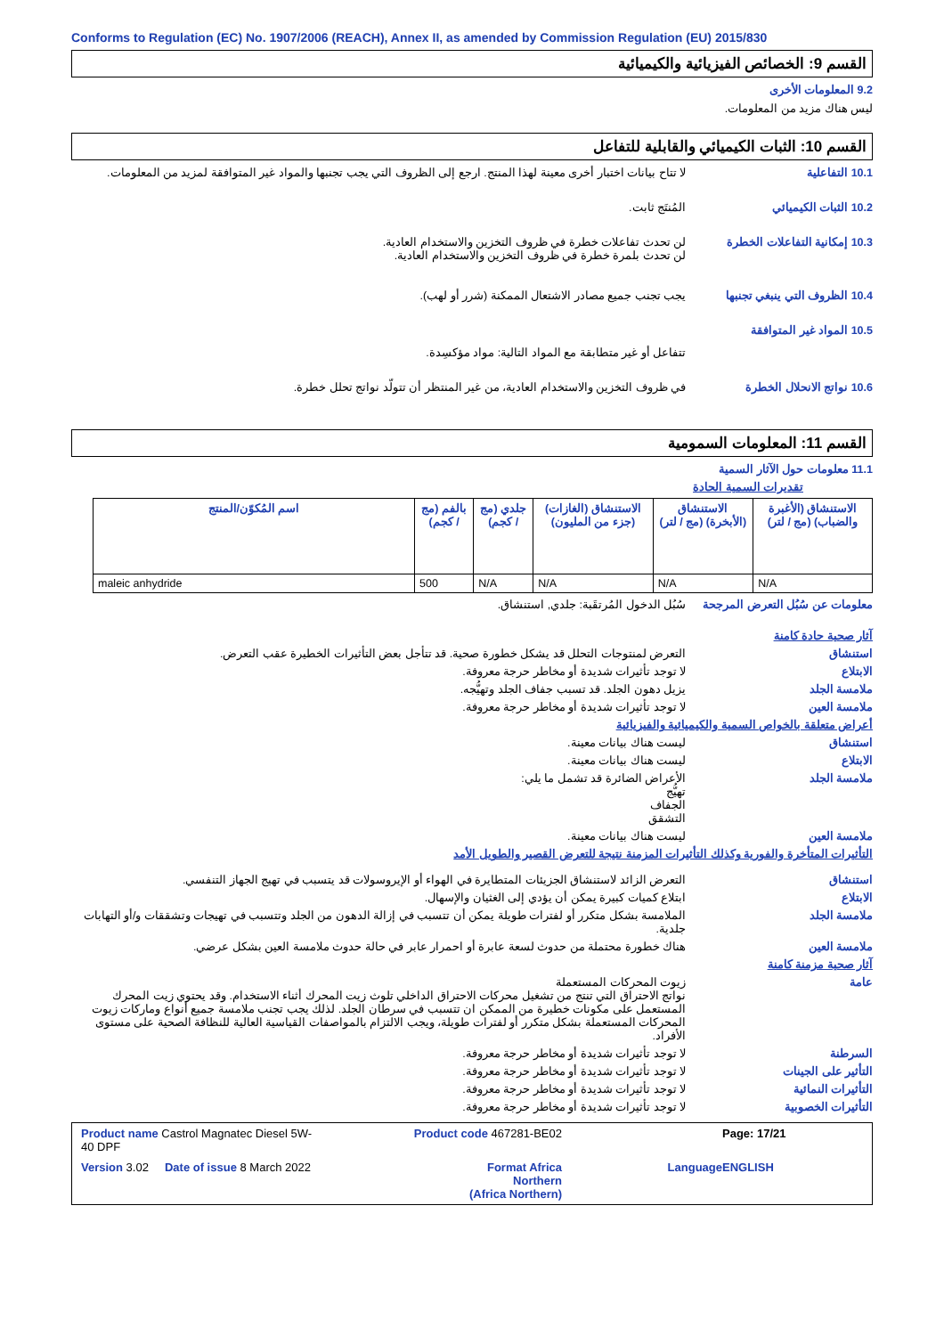Conforms to Regulation (EC) No. 1907/2006 (REACH), Annex II, as amended by Commission Regulation (EU) 2015/830
القسم 9: الخصائص الفيزيائية والكيميائية
9.2 المعلومات الأخرى
ليس هناك مزيد من المعلومات.
القسم 10: الثبات الكيميائي والقابلية للتفاعل
10.1 التفاعلية لا تتاح بيانات اختبار أخرى معينة لهذا المنتج. ارجع إلى الظروف التي يجب تجنبها والمواد غير المتوافقة لمزيد من المعلومات.
10.2 الثبات الكيميائي المُنتَج ثابت.
10.3 إمكانية التفاعلات الخطرة
لن تحدث تفاعلات خطرة في ظروف التخزين والاستخدام العادية.
لن تحدث بلمرة خطرة في ظروف التخزين والاستخدام العادية.
10.4 الظروف التي ينبغي تجنبها
يجب تجنب جميع مصادر الاشتعال الممكنة (شرر أو لهب).
10.5 المواد غير المتوافقة
تتفاعل أو غير متطابقة مع المواد التالية: مواد مؤكسِدة.
10.6 نواتج الانحلال الخطرة في ظروف التخزين والاستخدام العادية، من غير المنتظر أن تتولّد نواتج تحلل خطرة.
القسم 11: المعلومات السمومية
11.1 معلومات حول الآثار السمية
تقديرات السمية الحادة
| الاستنشاق (الأغبرة والضباب) (مج / لتر) | الاستنشاق (الأبخرة) (مج / لتر) | الاستنشاق (الغازات) (جزء من المليون) | جلدي (مج / كجم) | بالفم (مج / كجم) | اسم المُكوّن/المنتج |
| --- | --- | --- | --- | --- | --- |
| N/A | N/A | N/A | N/A | 500 | maleic anhydride |
معلومات عن سُبُل التعرض المرجحة
سُبُل الدخول المُرتقَبة: جلدي, استنشاق.
آثار صحية حادة كامنة
استنشاق التعرض لمنتوجات التحلل قد يشكل خطورة صحية. قد تتأجل بعض التأثيرات الخطيرة عقب التعرض.
الابتلاع لا توجد تأثيرات شديدة أو مخاطر حرجة معروفة.
ملامسة الجلد يزيل دهون الجلد. قد تسبب جفاف الجلد وتهيُّجه.
ملامسة العين لا توجد تأثيرات شديدة أو مخاطر حرجة معروفة.
أعراض متعلقة بالخواص السمية والكيميائية والفيزيائية
استنشاق ليست هناك بيانات معينة.
الابتلاع ليست هناك بيانات معينة.
ملامسة الجلد الأعراض الضائرة قد تشمل ما يلي:
تهيُّج
الجفاف
التشقق
ملامسة العين ليست هناك بيانات معينة.
التأثيرات المتأخرة والفورية وكذلك التأثيرات المزمنة نتيجة للتعرض القصير والطويل الأمد
استنشاق التعرض الزائد لاستنشاق الجزيئات المتطايرة في الهواء أو الإيروسولات قد يتسبب في تهيج الجهاز التنفسي.
الابتلاع ابتلاع كميات كبيرة يمكن أن يؤدي إلى الغثيان والإسهال.
ملامسة الجلد الملامسة بشكل متكرر أو لفترات طويلة يمكن أن تتسبب في إزالة الدهون من الجلد وتتسبب في تهيجات وتشققات و/أو التهابات جلدية.
ملامسة العين هناك خطورة محتملة من حدوث لسعة عابرة أو احمرار عابر في حالة حدوث ملامسة العين بشكل عرضي.
آثار صحية مزمنة كامنة
عامة زيوت المحركات المستعملة
نواتج الاحتراق التي تنتج من تشغيل محركات الاحتراق الداخلي تلوث زيت المحرك أثناء الاستخدام. وقد يحتوي زيت المحرك المستعمل على مكونات خطيرة من الممكن ان تتسبب في سرطان الجلد. لذلك يجب تجنب ملامسة جميع أنواع وماركات زيوت المحركات المستعملة بشكل متكرر أو لفترات طويلة، ويجب الالتزام بالمواصفات القياسية العالية للنظافة الصحية على مستوى الأفراد.
السرطنة لا توجد تأثيرات شديدة أو مخاطر حرجة معروفة.
التأثير على الجينات لا توجد تأثيرات شديدة أو مخاطر حرجة معروفة.
التأثيرات النمائية لا توجد تأثيرات شديدة أو مخاطر حرجة معروفة.
التأثيرات الخصوبية لا توجد تأثيرات شديدة أو مخاطر حرجة معروفة.
Product name Castrol Magnatec Diesel 5W-40 DPF
Product code 467281-BE02
Page: 17/21
Version 3.02 Date of issue 8 March 2022
Format Africa
Northern
(Africa Northern)
Language
ENGLISH